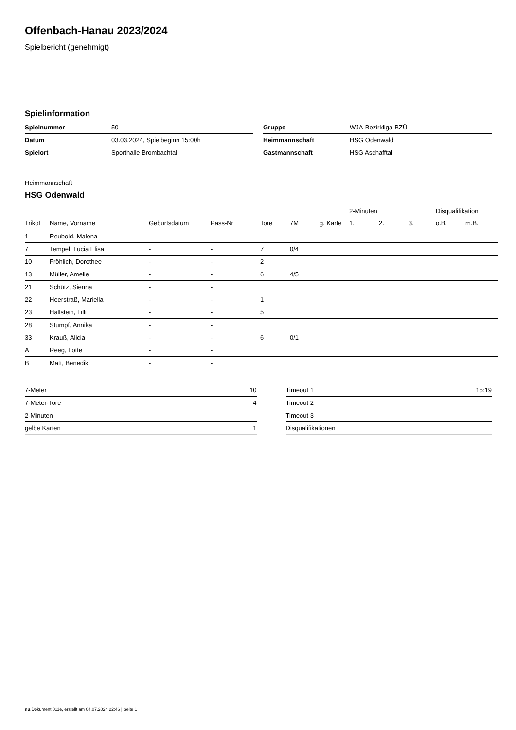Offenbach-Hanau 2023/2024
Spielbericht (genehmigt)
Spielinformation
| Spielnummer | 50 |
| Datum | 03.03.2024, Spielbeginn 15:00h |
| Spielort | Sporthalle Brombachtal |
| Gruppe | WJA-Bezirkliga-BZÜ |
| Heimmannschaft | HSG Odenwald |
| Gastmannschaft | HSG Aschafftal |
Heimmannschaft
HSG Odenwald
| | | | | | | | 2-Minuten | | | Disqualifikation | |
| --- | --- | --- | --- | --- | --- | --- | --- | --- | --- | --- | --- |
| Trikot | Name, Vorname | Geburtsdatum | Pass-Nr | Tore | 7M | g. Karte | 1. | 2. | 3. | o.B. | m.B. |
| 1 | Reubold, Malena | - | - | | | | | | | | |
| 7 | Tempel, Lucia Elisa | - | - | 7 | 0/4 | | | | | | |
| 10 | Fröhlich, Dorothee | - | - | 2 | | | | | | | |
| 13 | Müller, Amelie | - | - | 6 | 4/5 | | | | | | |
| 21 | Schütz, Sienna | - | - | | | | | | | | |
| 22 | Heerstraß, Mariella | - | - | 1 | | | | | | | |
| 23 | Hallstein, Lilli | - | - | 5 | | | | | | | |
| 28 | Stumpf, Annika | - | - | | | | | | | | |
| 33 | Krauß, Alicia | - | - | 6 | 0/1 | | | | | | |
| A | Reeg, Lotte | - | - | | | | | | | | |
| B | Matt, Benedikt | - | - | | | | | | | | |
| 7-Meter | 10 |
| 7-Meter-Tore | 4 |
| 2-Minuten | |
| gelbe Karten | 1 |
| Timeout 1 | 15:19 |
| Timeout 2 | |
| Timeout 3 | |
| Disqualifikationen | |
nu.Dokument 011e, erstellt am 04.07.2024 22:46 | Seite 1